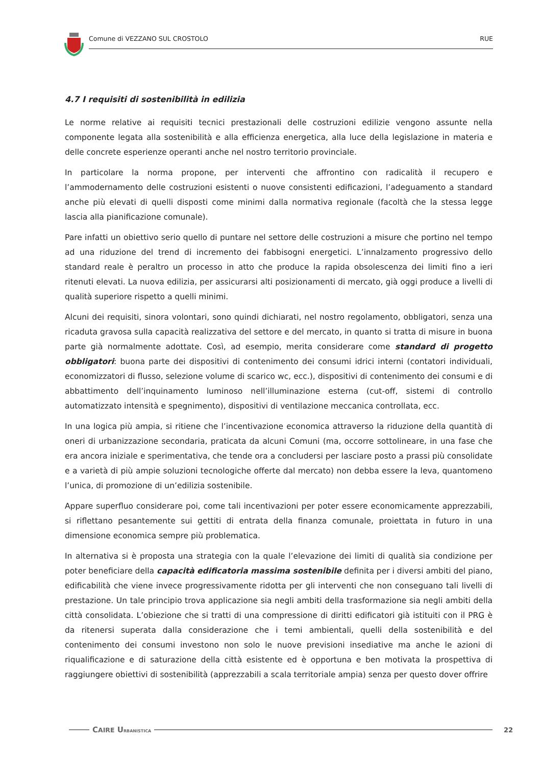Comune di VEZZANO SUL CROSTOLO RUE
4.7 I requisiti di sostenibilità in edilizia
Le norme relative ai requisiti tecnici prestazionali delle costruzioni edilizie vengono assunte nella componente legata alla sostenibilità e alla efficienza energetica, alla luce della legislazione in materia e delle concrete esperienze operanti anche nel nostro territorio provinciale.
In particolare la norma propone, per interventi che affrontino con radicalità il recupero e l’ammodernamento delle costruzioni esistenti o nuove consistenti edificazioni, l’adeguamento a standard anche più elevati di quelli disposti come minimi dalla normativa regionale (facoltà che la stessa legge lascia alla pianificazione comunale).
Pare infatti un obiettivo serio quello di puntare nel settore delle costruzioni a misure che portino nel tempo ad una riduzione del trend di incremento dei fabbisogni energetici. L’innalzamento progressivo dello standard reale è peraltro un processo in atto che produce la rapida obsolescenza dei limiti fino a ieri ritenuti elevati. La nuova edilizia, per assicurarsi alti posizionamenti di mercato, già oggi produce a livelli di qualità superiore rispetto a quelli minimi.
Alcuni dei requisiti, sinora volontari, sono quindi dichiarati, nel nostro regolamento, obbligatori, senza una ricaduta gravosa sulla capacità realizzativa del settore e del mercato, in quanto si tratta di misure in buona parte già normalmente adottate. Così, ad esempio, merita considerare come standard di progetto obbligatori: buona parte dei dispositivi di contenimento dei consumi idrici interni (contatori individuali, economizzatori di flusso, selezione volume di scarico wc, ecc.), dispositivi di contenimento dei consumi e di abbattimento dell’inquinamento luminoso nell’illuminazione esterna (cut-off, sistemi di controllo automatizzato intensità e spegnimento), dispositivi di ventilazione meccanica controllata, ecc.
In una logica più ampia, si ritiene che l’incentivazione economica attraverso la riduzione della quantità di oneri di urbanizzazione secondaria, praticata da alcuni Comuni (ma, occorre sottolineare, in una fase che era ancora iniziale e sperimentativa, che tende ora a concludersi per lasciare posto a prassi più consolidate e a varietà di più ampie soluzioni tecnologiche offerte dal mercato) non debba essere la leva, quantomeno l’unica, di promozione di un’edilizia sostenibile.
Appare superfluo considerare poi, come tali incentivazioni per poter essere economicamente apprezzabili, si riflettano pesantemente sui gettiti di entrata della finanza comunale, proiettata in futuro in una dimensione economica sempre più problematica.
In alternativa si è proposta una strategia con la quale l’elevazione dei limiti di qualità sia condizione per poter beneficiare della capacità edificatoria massima sostenibile definita per i diversi ambiti del piano, edificabilità che viene invece progressivamente ridotta per gli interventi che non conseguano tali livelli di prestazione. Un tale principio trova applicazione sia negli ambiti della trasformazione sia negli ambiti della città consolidata. L’obiezione che si tratti di una compressione di diritti edificatori già istituiti con il PRG è da ritenersi superata dalla considerazione che i temi ambientali, quelli della sostenibilità e del contenimento dei consumi investono non solo le nuove previsioni insediative ma anche le azioni di riqualificazione e di saturazione della città esistente ed è opportuna e ben motivata la prospettiva di raggiungere obiettivi di sostenibilità (apprezzabili a scala territoriale ampia) senza per questo dover offrire
CAIRE URBANISTICA 22